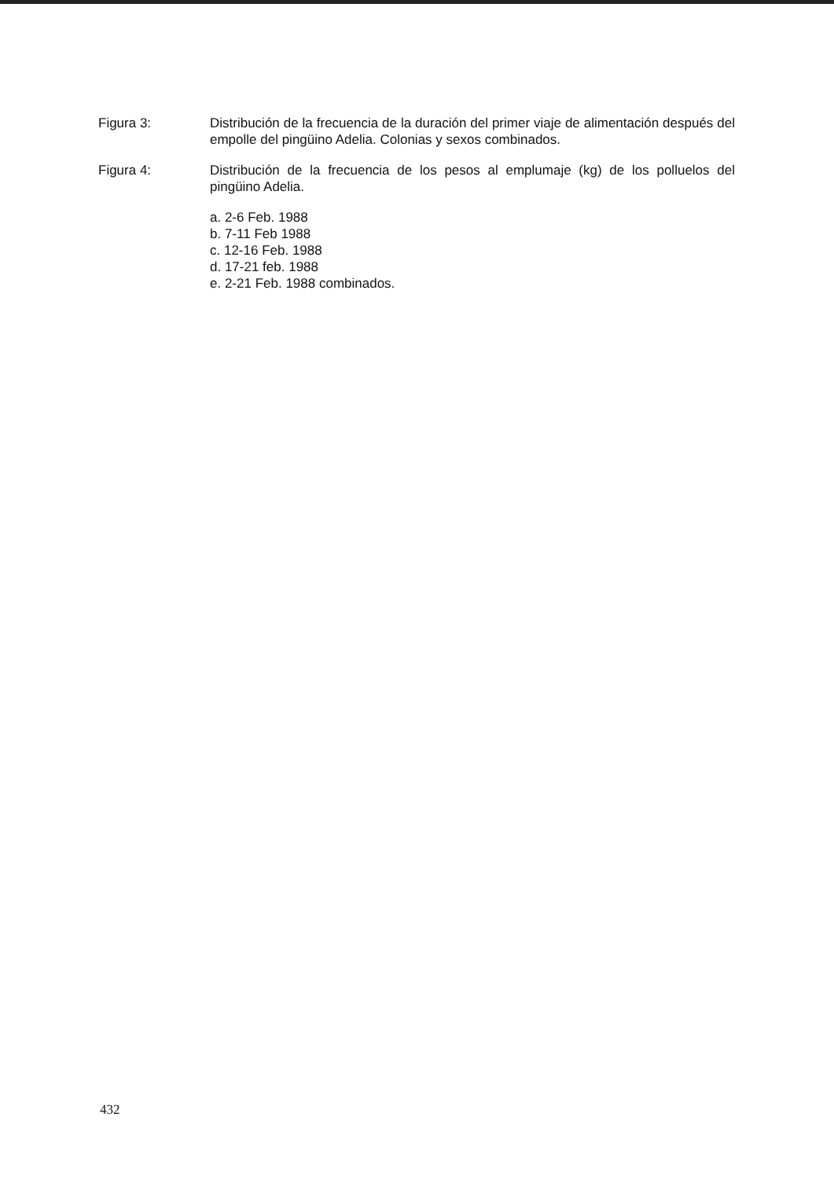Figura 3: Distribución de la frecuencia de la duración del primer viaje de alimentación después del empolle del pingüino Adelia. Colonias y sexos combinados.
Figura 4: Distribución de la frecuencia de los pesos al emplumaje (kg) de los polluelos del pingüino Adelia.
a. 2-6 Feb. 1988
b. 7-11 Feb 1988
c. 12-16 Feb. 1988
d. 17-21 feb. 1988
e. 2-21 Feb. 1988 combinados.
432